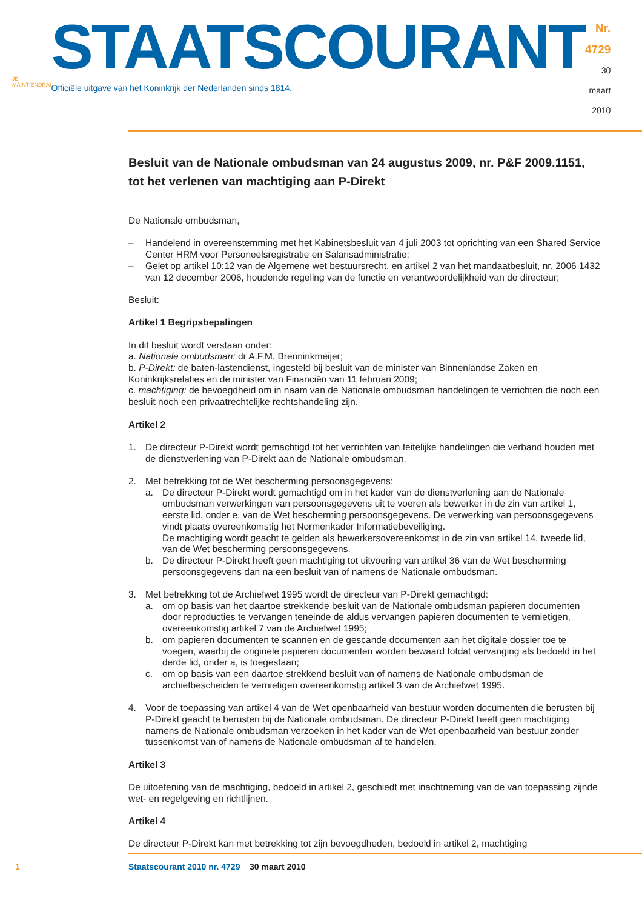JE MAINTIENDRAI
STAATSCOURANT
Officiële uitgave van het Koninkrijk der Nederlanden sinds 1814.
Nr. 4729
30 maart
2010
Besluit van de Nationale ombudsman van 24 augustus 2009, nr. P&F 2009.1151, tot het verlenen van machtiging aan P-Direkt
De Nationale ombudsman,
– Handelend in overeenstemming met het Kabinetsbesluit van 4 juli 2003 tot oprichting van een Shared Service Center HRM voor Personeelsregistratie en Salarisadministratie;
– Gelet op artikel 10:12 van de Algemene wet bestuursrecht, en artikel 2 van het mandaatbesluit, nr. 2006 1432 van 12 december 2006, houdende regeling van de functie en verantwoordelijkheid van de directeur;
Besluit:
Artikel 1 Begripsbepalingen
In dit besluit wordt verstaan onder:
a. Nationale ombudsman: dr A.F.M. Brenninkmeijer;
b. P-Direkt: de baten-lastendienst, ingesteld bij besluit van de minister van Binnenlandse Zaken en Koninkrijksrelaties en de minister van Financiën van 11 februari 2009;
c. machtiging: de bevoegdheid om in naam van de Nationale ombudsman handelingen te verrichten die noch een besluit noch een privaatrechtelijke rechtshandeling zijn.
Artikel 2
1. De directeur P-Direkt wordt gemachtigd tot het verrichten van feitelijke handelingen die verband houden met de dienstverlening van P-Direkt aan de Nationale ombudsman.
2. Met betrekking tot de Wet bescherming persoonsgegevens:
a. De directeur P-Direkt wordt gemachtigd om in het kader van de dienstverlening aan de Nationale ombudsman verwerkingen van persoonsgegevens uit te voeren als bewerker in de zin van artikel 1, eerste lid, onder e, van de Wet bescherming persoonsgegevens. De verwerking van persoonsgegevens vindt plaats overeenkomstig het Normenkader Informatiebeveiliging.
De machtiging wordt geacht te gelden als bewerkersovereenkomst in de zin van artikel 14, tweede lid, van de Wet bescherming persoonsgegevens.
b. De directeur P-Direkt heeft geen machtiging tot uitvoering van artikel 36 van de Wet bescherming persoonsgegevens dan na een besluit van of namens de Nationale ombudsman.
3. Met betrekking tot de Archiefwet 1995 wordt de directeur van P-Direkt gemachtigd:
a. om op basis van het daartoe strekkende besluit van de Nationale ombudsman papieren documenten door reproducties te vervangen teneinde de aldus vervangen papieren documenten te vernietigen, overeenkomstig artikel 7 van de Archiefwet 1995;
b. om papieren documenten te scannen en de gescande documenten aan het digitale dossier toe te voegen, waarbij de originele papieren documenten worden bewaard totdat vervanging als bedoeld in het derde lid, onder a, is toegestaan;
c. om op basis van een daartoe strekkend besluit van of namens de Nationale ombudsman de archiefbescheiden te vernietigen overeenkomstig artikel 3 van de Archiefwet 1995.
4. Voor de toepassing van artikel 4 van de Wet openbaarheid van bestuur worden documenten die berusten bij P-Direkt geacht te berusten bij de Nationale ombudsman. De directeur P-Direkt heeft geen machtiging namens de Nationale ombudsman verzoeken in het kader van de Wet openbaarheid van bestuur zonder tussenkomst van of namens de Nationale ombudsman af te handelen.
Artikel 3
De uitoefening van de machtiging, bedoeld in artikel 2, geschiedt met inachtneming van de van toepassing zijnde wet- en regelgeving en richtlijnen.
Artikel 4
De directeur P-Direkt kan met betrekking tot zijn bevoegdheden, bedoeld in artikel 2, machtiging
1 Staatscourant 2010 nr. 4729 30 maart 2010